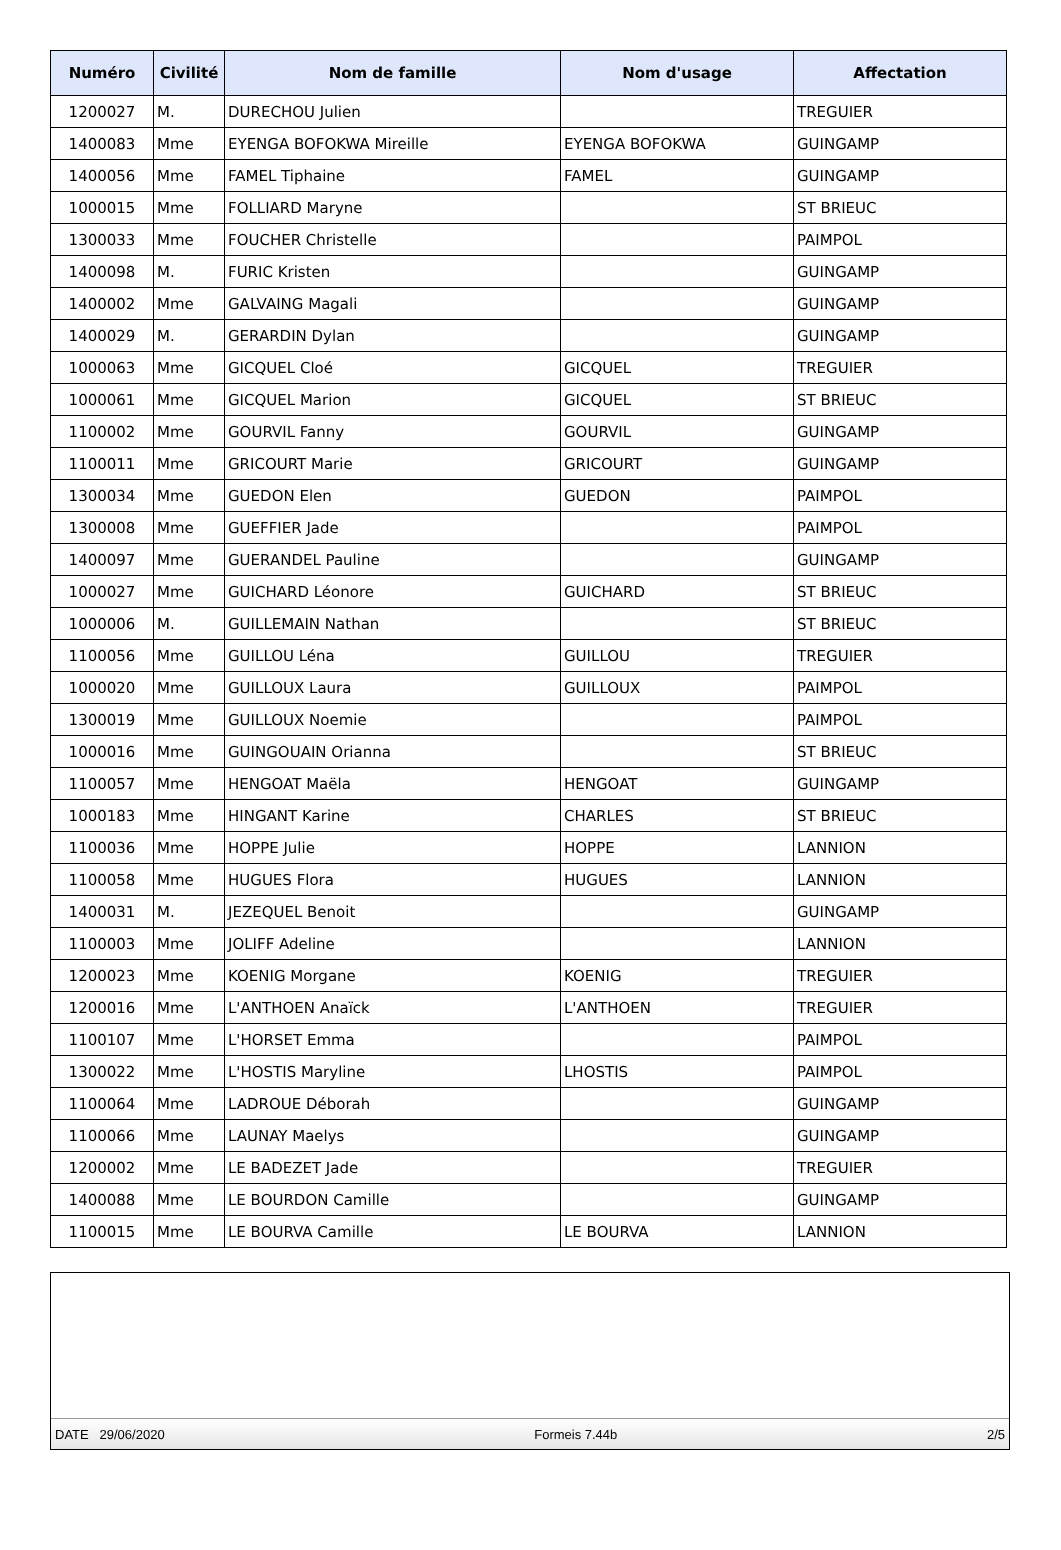| Numéro | Civilité | Nom de famille | Nom d'usage | Affectation |
| --- | --- | --- | --- | --- |
| 1200027 | M. | DURECHOU Julien | | TREGUIER |
| 1400083 | Mme | EYENGA BOFOKWA Mireille | EYENGA BOFOKWA | GUINGAMP |
| 1400056 | Mme | FAMEL Tiphaine | FAMEL | GUINGAMP |
| 1000015 | Mme | FOLLIARD Maryne | | ST BRIEUC |
| 1300033 | Mme | FOUCHER Christelle | | PAIMPOL |
| 1400098 | M. | FURIC Kristen | | GUINGAMP |
| 1400002 | Mme | GALVAING Magali | | GUINGAMP |
| 1400029 | M. | GERARDIN Dylan | | GUINGAMP |
| 1000063 | Mme | GICQUEL Cloé | GICQUEL | TREGUIER |
| 1000061 | Mme | GICQUEL Marion | GICQUEL | ST BRIEUC |
| 1100002 | Mme | GOURVIL Fanny | GOURVIL | GUINGAMP |
| 1100011 | Mme | GRICOURT Marie | GRICOURT | GUINGAMP |
| 1300034 | Mme | GUEDON Elen | GUEDON | PAIMPOL |
| 1300008 | Mme | GUEFFIER Jade | | PAIMPOL |
| 1400097 | Mme | GUERANDEL Pauline | | GUINGAMP |
| 1000027 | Mme | GUICHARD Léonore | GUICHARD | ST BRIEUC |
| 1000006 | M. | GUILLEMAIN Nathan | | ST BRIEUC |
| 1100056 | Mme | GUILLOU Léna | GUILLOU | TREGUIER |
| 1000020 | Mme | GUILLOUX Laura | GUILLOUX | PAIMPOL |
| 1300019 | Mme | GUILLOUX Noemie | | PAIMPOL |
| 1000016 | Mme | GUINGOUAIN Orianna | | ST BRIEUC |
| 1100057 | Mme | HENGOAT Maëla | HENGOAT | GUINGAMP |
| 1000183 | Mme | HINGANT Karine | CHARLES | ST BRIEUC |
| 1100036 | Mme | HOPPE Julie | HOPPE | LANNION |
| 1100058 | Mme | HUGUES Flora | HUGUES | LANNION |
| 1400031 | M. | JEZEQUEL Benoit | | GUINGAMP |
| 1100003 | Mme | JOLIFF Adeline | | LANNION |
| 1200023 | Mme | KOENIG Morgane | KOENIG | TREGUIER |
| 1200016 | Mme | L'ANTHOEN Anaïck | L'ANTHOEN | TREGUIER |
| 1100107 | Mme | L'HORSET Emma | | PAIMPOL |
| 1300022 | Mme | L'HOSTIS Maryline | LHOSTIS | PAIMPOL |
| 1100064 | Mme | LADROUE Déborah | | GUINGAMP |
| 1100066 | Mme | LAUNAY Maelys | | GUINGAMP |
| 1200002 | Mme | LE BADEZET Jade | | TREGUIER |
| 1400088 | Mme | LE BOURDON Camille | | GUINGAMP |
| 1100015 | Mme | LE BOURVA Camille | LE BOURVA | LANNION |
DATE 29/06/2020 Formeis 7.44b 2/5